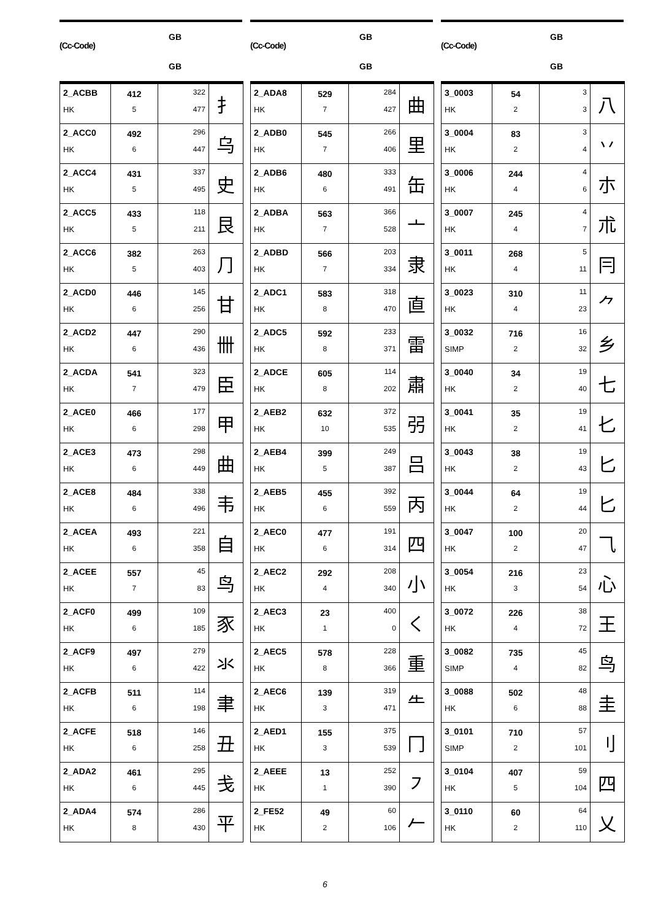(Cc-Code)
GB
GB
| 2_ACBB HK | 412 5 | 322 477 | ⺘ |
| 2_ACC0 HK | 492 6 | 296 447 | 乌 |
| 2_ACC4 HK | 431 5 | 337 495 | 史 |
| 2_ACC5 HK | 433 5 | 118 211 | 艮 |
| 2_ACC6 HK | 382 5 | 263 403 | ⺆ |
| 2_ACD0 HK | 446 6 | 145 256 | 甘 |
| 2_ACD2 HK | 447 6 | 290 436 | 卌 |
| 2_ACDA HK | 541 7 | 323 479 | 臣 |
| 2_ACE0 HK | 466 6 | 177 298 | 甲 |
| 2_ACE3 HK | 473 6 | 298 449 | 曲 |
| 2_ACE8 HK | 484 6 | 338 496 | 韦 |
| 2_ACEA HK | 493 6 | 221 358 | 自 |
| 2_ACEE HK | 557 7 | 45 83 | 鸟 |
| 2_ACF0 HK | 499 6 | 109 185 | 豕 |
| 2_ACF9 HK | 497 6 | 279 422 | 氺 |
| 2_ACFB HK | 511 6 | 114 198 | 聿 |
| 2_ACFE HK | 518 6 | 146 258 | 丑 |
| 2_ADA2 HK | 461 6 | 295 445 | 戋 |
| 2_ADA4 HK | 574 8 | 286 430 | 平 |
(Cc-Code)
GB
GB
| 2_ADA8 HK | 529 7 | 284 427 | 曲 |
| 2_ADB0 HK | 545 7 | 266 406 | 里 |
| 2_ADB6 HK | 480 6 | 333 491 | 缶 |
| 2_ADBA HK | 563 7 | 366 528 | 亠 |
| 2_ADBD HK | 566 7 | 203 334 | 隶 |
| 2_ADC1 HK | 583 8 | 318 470 | 直 |
| 2_ADC5 HK | 592 8 | 233 371 | 雷 |
| 2_ADCE HK | 605 8 | 114 202 | 肅 |
| 2_AEB2 HK | 632 10 | 372 535 | 弜 |
| 2_AEB4 HK | 399 5 | 249 387 | 吕 |
| 2_AEB5 HK | 455 6 | 392 559 | 丙 |
| 2_AEC0 HK | 477 6 | 191 314 | 四 |
| 2_AEC2 HK | 292 4 | 208 340 | 小 |
| 2_AEC3 HK | 23 1 | 400 0 | く |
| 2_AEC5 HK | 578 8 | 228 366 | 重 |
| 2_AEC6 HK | 139 3 | 319 471 | ⺧ |
| 2_AED1 HK | 155 3 | 375 539 | 冂 |
| 2_AEEE HK | 13 1 | 252 390 | ㇇ |
| 2_FE52 HK | 49 2 | 60 106 | 𠂉 |
(Cc-Code)
GB
GB
| 3_0003 HK | 54 2 | 3 3 | 八 |
| 3_0004 HK | 83 2 | 3 4 | 丷 |
| 3_0006 HK | 244 4 | 4 6 | 朩 |
| 3_0007 HK | 245 4 | 4 7 | 朮 |
| 3_0011 HK | 268 4 | 5 11 | 冃 |
| 3_0023 HK | 310 4 | 11 23 | ⺈ |
| 3_0032 SIMP | 716 2 | 16 32 | 乡 |
| 3_0040 HK | 34 2 | 19 40 | 七 |
| 3_0041 HK | 35 2 | 19 41 | 𠤎 |
| 3_0043 HK | 38 2 | 19 43 | 匕 |
| 3_0044 HK | 64 2 | 19 44 | 匕 |
| 3_0047 HK | 100 2 | 20 47 | ⺄ |
| 3_0054 HK | 216 3 | 23 54 | 心 |
| 3_0072 HK | 226 4 | 38 72 | 王 |
| 3_0082 SIMP | 735 4 | 45 82 | 鸟 |
| 3_0088 HK | 502 6 | 48 88 | 圭 |
| 3_0101 SIMP | 710 2 | 57 101 | 刂 |
| 3_0104 HK | 407 5 | 59 104 | 四 |
| 3_0110 HK | 60 2 | 64 110 | 乂 |
6